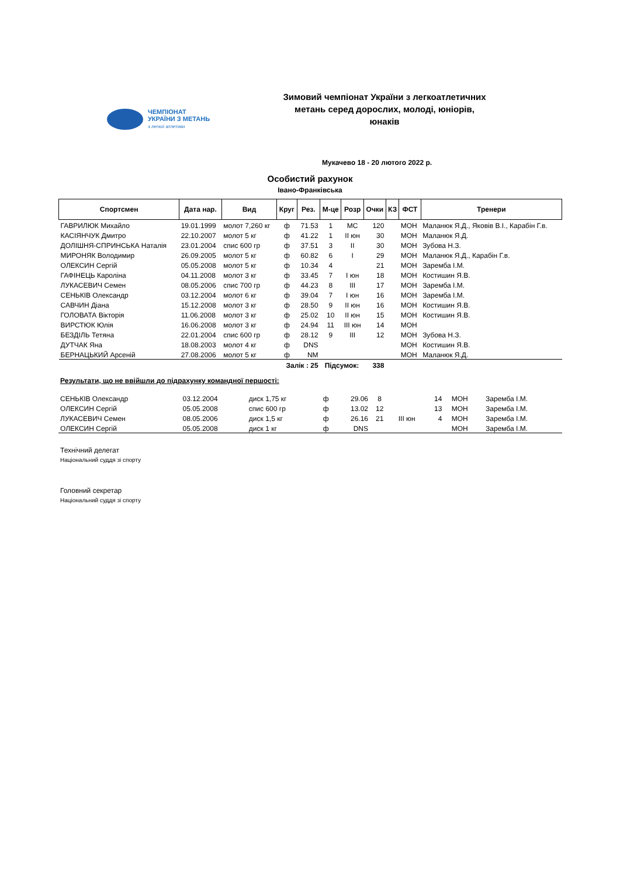ЧЕМПІОНАТ
УКРАЇНИ З МЕТАНЬ
з легкої атлетики
Зимовий чемпіонат України з легкоатлетичних метань серед дорослих, молоді, юніорів, юнаків
Мукачево 18 - 20 лютого 2022 р.
Особистий рахунок
Івано-Франківська
| Спортсмен | Дата нар. | Вид | Круг | Рез. | М-це | Розр | Очки | КЗ | ФСТ | Тренери |
| --- | --- | --- | --- | --- | --- | --- | --- | --- | --- | --- |
| ГАВРИЛЮК Михайло | 19.01.1999 | молот 7,260 кг | ф | 71.53 | 1 | МС | 120 | | МОН | Маланюк Я.Д., Яковів В.І., Карабін Г.в. |
| КАСІЯНЧУК Дмитро | 22.10.2007 | молот 5 кг | ф | 41.22 | 1 | II юн | 30 | | МОН | Маланюк Я.Д. |
| ДОЛІШНЯ-СПРИНСЬКА Наталія | 23.01.2004 | спис 600 гр | ф | 37.51 | 3 | II | 30 | | МОН | Зубова Н.З. |
| МИРОНЯК Володимир | 26.09.2005 | молот 5 кг | ф | 60.82 | 6 | I | 29 | | МОН | Маланюк Я.Д., Карабін Г.в. |
| ОЛЕКСИН Сергій | 05.05.2008 | молот 5 кг | ф | 10.34 | 4 | | 21 | | МОН | Заремба І.М. |
| ГАФІНЕЦЬ Кароліна | 04.11.2008 | молот 3 кг | ф | 33.45 | 7 | I юн | 18 | | МОН | Костишин Я.В. |
| ЛУКАСЕВИЧ Семен | 08.05.2006 | спис 700 гр | ф | 44.23 | 8 | III | 17 | | МОН | Заремба І.М. |
| СЕНЬКІВ Олександр | 03.12.2004 | молот 6 кг | ф | 39.04 | 7 | I юн | 16 | | МОН | Заремба І.М. |
| САВЧИН Діана | 15.12.2008 | молот 3 кг | ф | 28.50 | 9 | II юн | 16 | | МОН | Костишин Я.В. |
| ГОЛОВАТА Вікторія | 11.06.2008 | молот 3 кг | ф | 25.02 | 10 | II юн | 15 | | МОН | Костишин Я.В. |
| ВИРСТЮК Юлія | 16.06.2008 | молот 3 кг | ф | 24.94 | 11 | III юн | 14 | | МОН | |
| БЕЗДІЛЬ Тетяна | 22.01.2004 | спис 600 гр | ф | 28.12 | 9 | III | 12 | | МОН | Зубова Н.З. |
| ДУТЧАК Яна | 18.08.2003 | молот 4 кг | ф | DNS | | | | | МОН | Костишин Я.В. |
| БЕРНАЦЬКИЙ Арсеній | 27.08.2006 | молот 5 кг | ф | NM | | | | | МОН | Маланюк Я.Д. |
| Залік : 25 | | | | | Підсумок: | | 338 | | | |
Результати, що не ввійшли до підрахунку командної першості:
| СЕНЬКІВ Олександр | 03.12.2004 | диск 1,75 кг | ф | 29.06 | 8 | | 14 | | МОН | Заремба І.М. |
| ОЛЕКСИН Сергій | 05.05.2008 | спис 600 гр | ф | 13.02 | 12 | | 13 | | МОН | Заремба І.М. |
| ЛУКАСЕВИЧ Семен | 08.05.2006 | диск 1,5 кг | ф | 26.16 | 21 | III юн | 4 | | МОН | Заремба І.М. |
| ОЛЕКСИН Сергій | 05.05.2008 | диск 1 кг | ф | DNS | | | | | МОН | Заремба І.М. |
Технічний делегат
Національний суддя зі спорту
Головний секретар
Національний суддя зі спорту